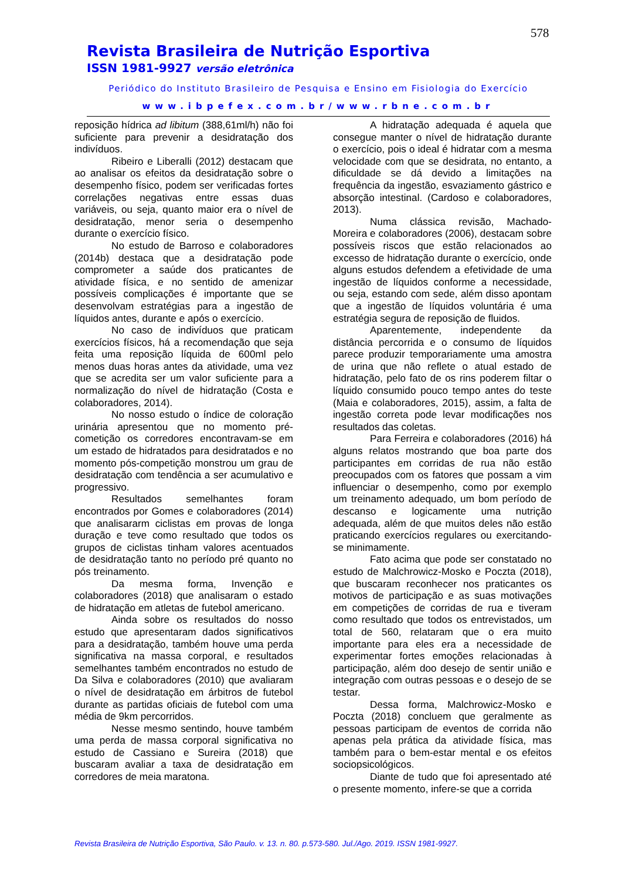578
Revista Brasileira de Nutrição Esportiva
ISSN 1981-9927 versão eletrônica
Periódico do Instituto Brasileiro de Pesquisa e Ensino em Fisiologia do Exercício
www.ibpefex.com.br/www.rbne.com.br
reposição hídrica ad libitum (388,61ml/h) não foi suficiente para prevenir a desidratação dos indivíduos.
Ribeiro e Liberalli (2012) destacam que ao analisar os efeitos da desidratação sobre o desempenho físico, podem ser verificadas fortes correlações negativas entre essas duas variáveis, ou seja, quanto maior era o nível de desidratação, menor seria o desempenho durante o exercício físico.
No estudo de Barroso e colaboradores (2014b) destaca que a desidratação pode comprometer a saúde dos praticantes de atividade física, e no sentido de amenizar possíveis complicações é importante que se desenvolvam estratégias para a ingestão de líquidos antes, durante e após o exercício.
No caso de indivíduos que praticam exercícios físicos, há a recomendação que seja feita uma reposição líquida de 600ml pelo menos duas horas antes da atividade, uma vez que se acredita ser um valor suficiente para a normalização do nível de hidratação (Costa e colaboradores, 2014).
No nosso estudo o índice de coloração urinária apresentou que no momento pré-cometição os corredores encontravam-se em um estado de hidratados para desidratados e no momento pós-competição monstrou um grau de desidratação com tendência a ser acumulativo e progressivo.
Resultados semelhantes foram encontrados por Gomes e colaboradores (2014) que analisararm ciclistas em provas de longa duração e teve como resultado que todos os grupos de ciclistas tinham valores acentuados de desidratação tanto no período pré quanto no pós treinamento.
Da mesma forma, Invenção e colaboradores (2018) que analisaram o estado de hidratação em atletas de futebol americano.
Ainda sobre os resultados do nosso estudo que apresentaram dados significativos para a desidratação, também houve uma perda significativa na massa corporal, e resultados semelhantes também encontrados no estudo de Da Silva e colaboradores (2010) que avaliaram o nível de desidratação em árbitros de futebol durante as partidas oficiais de futebol com uma média de 9km percorridos.
Nesse mesmo sentindo, houve também uma perda de massa corporal significativa no estudo de Cassiano e Sureira (2018) que buscaram avaliar a taxa de desidratação em corredores de meia maratona.
A hidratação adequada é aquela que consegue manter o nível de hidratação durante o exercício, pois o ideal é hidratar com a mesma velocidade com que se desidrata, no entanto, a dificuldade se dá devido a limitações na frequência da ingestão, esvaziamento gástrico e absorção intestinal. (Cardoso e colaboradores, 2013).
Numa clássica revisão, Machado-Moreira e colaboradores (2006), destacam sobre possíveis riscos que estão relacionados ao excesso de hidratação durante o exercício, onde alguns estudos defendem a efetividade de uma ingestão de líquidos conforme a necessidade, ou seja, estando com sede, além disso apontam que a ingestão de líquidos voluntária é uma estratégia segura de reposição de fluidos.
Aparentemente, independente da distância percorrida e o consumo de líquidos parece produzir temporariamente uma amostra de urina que não reflete o atual estado de hidratação, pelo fato de os rins poderem filtar o líquido consumido pouco tempo antes do teste (Maia e colaboradores, 2015), assim, a falta de ingestão correta pode levar modificações nos resultados das coletas.
Para Ferreira e colaboradores (2016) há alguns relatos mostrando que boa parte dos participantes em corridas de rua não estão preocupados com os fatores que possam a vim influenciar o desempenho, como por exemplo um treinamento adequado, um bom período de descanso e logicamente uma nutrição adequada, além de que muitos deles não estão praticando exercícios regulares ou exercitando-se minimamente.
Fato acima que pode ser constatado no estudo de Malchrowicz-Mosko e Poczta (2018), que buscaram reconhecer nos praticantes os motivos de participação e as suas motivações em competições de corridas de rua e tiveram como resultado que todos os entrevistados, um total de 560, relataram que o era muito importante para eles era a necessidade de experimentar fortes emoções relacionadas à participação, além doo desejo de sentir união e integração com outras pessoas e o desejo de se testar.
Dessa forma, Malchrowicz-Mosko e Poczta (2018) concluem que geralmente as pessoas participam de eventos de corrida não apenas pela prática da atividade física, mas também para o bem-estar mental e os efeitos sociopsicológicos.
Diante de tudo que foi apresentado até o presente momento, infere-se que a corrida
Revista Brasileira de Nutrição Esportiva, São Paulo. v. 13. n. 80. p.573-580. Jul./Ago. 2019. ISSN 1981-9927.